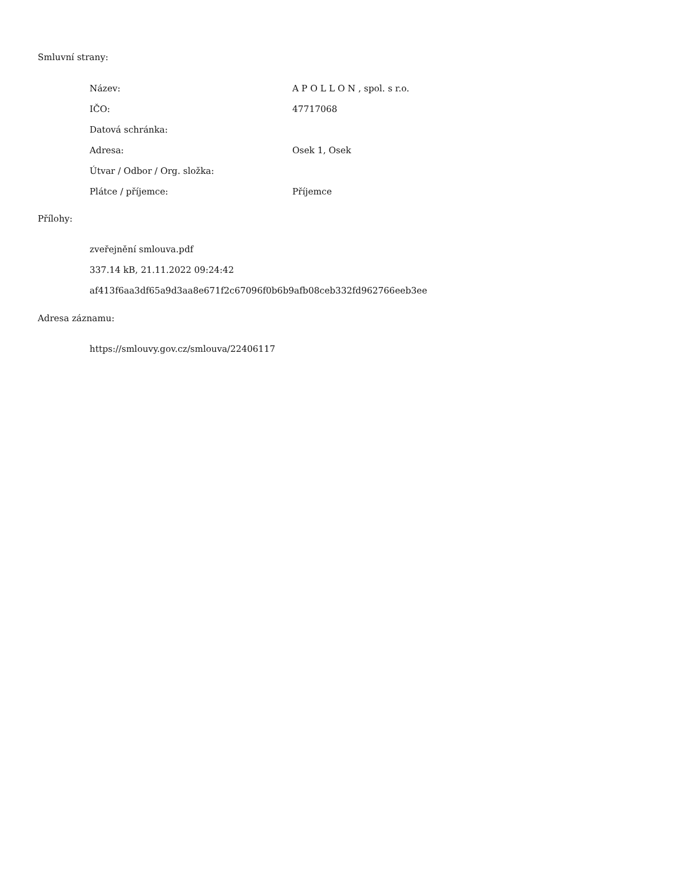Smluvní strany:
| Název: | A P O L L O N , spol. s r.o. |
| IČO: | 47717068 |
| Datová schránka: | |
| Adresa: | Osek 1, Osek |
| Útvar / Odbor / Org. složka: | |
| Plátce / příjemce: | Příjemce |
Přílohy:
zveřejnění smlouva.pdf
337.14 kB, 21.11.2022 09:24:42
af413f6aa3df65a9d3aa8e671f2c67096f0b6b9afb08ceb332fd962766eeb3ee
Adresa záznamu:
https://smlouvy.gov.cz/smlouva/22406117